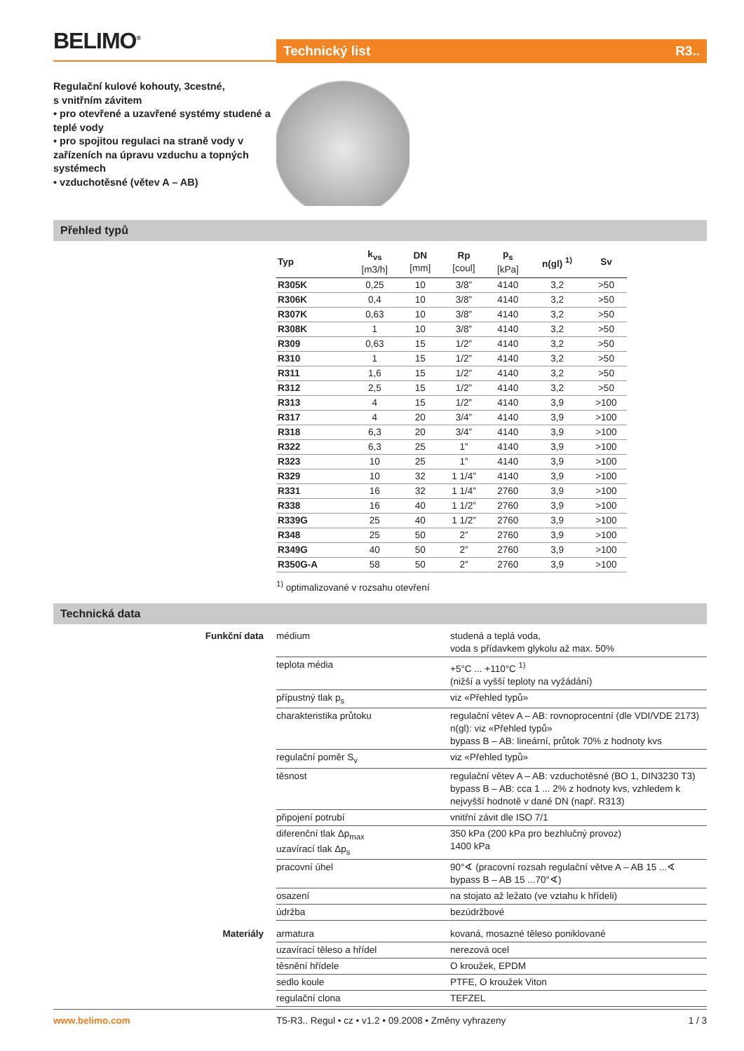BELIMO<sup>®</sup>
Technický list R3..
Regulační kulové kohouty, 3cestné,
s vnitřním závitem
• pro otevřené a uzavřené systémy studené a teplé vody
• pro spojitou regulaci na straně vody v zařízeních na úpravu vzduchu a topných systémech
• vzduchotěsné (větev A – AB)
Přehled typů
| Typ | k<sub>vs</sub> [m3/h] | DN [mm] | Rp [coul] | p<sub>s</sub> [kPa] | n(gl) <sup>1)</sup> | Sv |
| --- | --- | --- | --- | --- | --- | --- |
| R305K | 0,25 | 10 | 3/8” | 4140 | 3,2 | >50 |
| R306K | 0,4 | 10 | 3/8” | 4140 | 3,2 | >50 |
| R307K | 0,63 | 10 | 3/8” | 4140 | 3,2 | >50 |
| R308K | 1 | 10 | 3/8” | 4140 | 3,2 | >50 |
| R309 | 0,63 | 15 | 1/2” | 4140 | 3,2 | >50 |
| R310 | 1 | 15 | 1/2” | 4140 | 3,2 | >50 |
| R311 | 1,6 | 15 | 1/2” | 4140 | 3,2 | >50 |
| R312 | 2,5 | 15 | 1/2” | 4140 | 3,2 | >50 |
| R313 | 4 | 15 | 1/2” | 4140 | 3,9 | >100 |
| R317 | 4 | 20 | 3/4” | 4140 | 3,9 | >100 |
| R318 | 6,3 | 20 | 3/4” | 4140 | 3,9 | >100 |
| R322 | 6,3 | 25 | 1” | 4140 | 3,9 | >100 |
| R323 | 10 | 25 | 1” | 4140 | 3,9 | >100 |
| R329 | 10 | 32 | 1 1/4” | 4140 | 3,9 | >100 |
| R331 | 16 | 32 | 1 1/4” | 2760 | 3,9 | >100 |
| R338 | 16 | 40 | 1 1/2” | 2760 | 3,9 | >100 |
| R339G | 25 | 40 | 1 1/2” | 2760 | 3,9 | >100 |
| R348 | 25 | 50 | 2” | 2760 | 3,9 | >100 |
| R349G | 40 | 50 | 2” | 2760 | 3,9 | >100 |
| R350G-A | 58 | 50 | 2” | 2760 | 3,9 | >100 |
<sup>1)</sup> optimalizované v rozsahu otevření
Technická data
| Funkční data | médium | studená a teplá voda, voda s přídavkem glykolu až max. 50% |
| | teplota média | +5°C ... +110°C <sup>1)</sup> (nižší a vyšší teploty na vyžádání) |
| | přípustný tlak p<sub>s</sub> | viz «Přehled typů» |
| | charakteristika průtoku | regulační větev A – AB: rovnoprocentní (dle VDI/VDE 2173) n(gl): viz «Přehled typů» bypass B – AB: lineární, průtok 70% z hodnoty kvs |
| | regulační poměr S<sub>v</sub> | viz «Přehled typů» |
| | těsnost | regulační větev A – AB: vzduchotěsné (BO 1, DIN3230 T3) bypass B – AB: cca 1 ... 2% z hodnoty kvs, vzhledem k nejvyšší hodnotě v dané DN (např. R313) |
| | připojení potrubí | vnitřní závit dle ISO 7/1 |
| | diferenční tlak Δp<sub>max</sub> uzavírací tlak Δp<sub>s</sub> | 350 kPa (200 kPa pro bezhlučný provoz) 1400 kPa |
| | pracovní úhel | 90°∢ (pracovní rozsah regulační větve A – AB 15 ...∢ bypass B – AB 15 ...70°∢) |
| | osazení | na stojato až ležato (ve vztahu k hřídeli) |
| | údržba | bezúdržbové |
| Materiály | armatura | kovaná, mosazné těleso poniklované |
| | uzavírací těleso a hřídel | nerezová ocel |
| | těsnění hřídele | O kroužek, EPDM |
| | sedlo koule | PTFE, O kroužek Viton |
| | regulační clona | TEFZEL |
www.belimo.com T5-R3.. Regul • cz • v1.2 • 09.2008 • Změny vyhrazeny 1 / 3